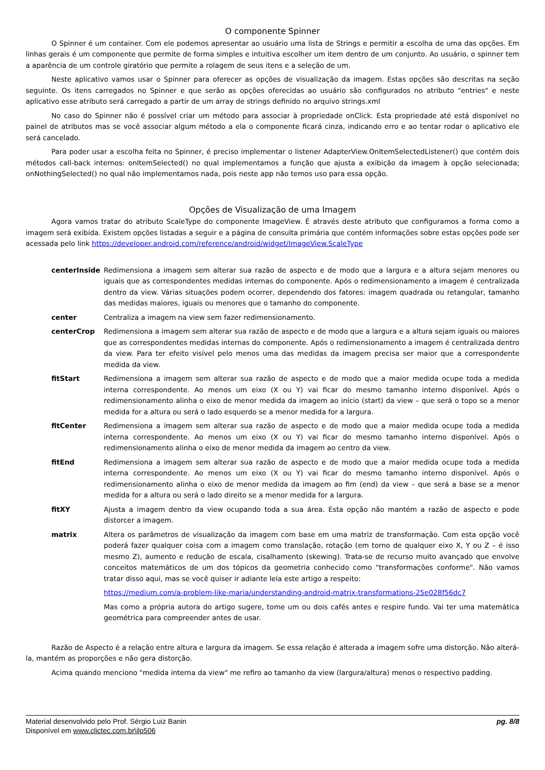O componente Spinner
O Spinner é um container. Com ele podemos apresentar ao usuário uma lista de Strings e permitir a escolha de uma das opções. Em linhas gerais é um componente que permite de forma simples e intuitiva escolher um item dentro de um conjunto. Ao usuário, o spinner tem a aparência de um controle giratório que permite a rolagem de seus itens e a seleção de um.
Neste aplicativo vamos usar o Spinner para oferecer as opções de visualização da imagem. Estas opções são descritas na seção seguinte. Os itens carregados no Spinner e que serão as opções oferecidas ao usuário são configurados no atributo "entries" e neste aplicativo esse atributo será carregado a partir de um array de strings definido no arquivo strings.xml
No caso do Spinner não é possível criar um método para associar à propriedade onClick. Esta propriedade até está disponível no painel de atributos mas se você associar algum método a ela o componente ficará cinza, indicando erro e ao tentar rodar o aplicativo ele será cancelado.
Para poder usar a escolha feita no Spinner, é preciso implementar o listener AdapterView.OnItemSelectedListener() que contém dois métodos call-back internos: onItemSelected() no qual implementamos a função que ajusta a exibição da imagem à opção selecionada; onNothingSelected() no qual não implementamos nada, pois neste app não temos uso para essa opção.
Opções de Visualização de uma Imagem
Agora vamos tratar do atributo ScaleType do componente ImageView. É através deste atributo que configuramos a forma como a imagem será exibida. Existem opções listadas a seguir e a página de consulta primária que contém informações sobre estas opções pode ser acessada pelo link https://developer.android.com/reference/android/widget/ImageView.ScaleType
centerInside Redimensiona a imagem sem alterar sua razão de aspecto e de modo que a largura e a altura sejam menores ou iguais que as correspondentes medidas internas do componente. Após o redimensionamento a imagem é centralizada dentro da view. Várias situações podem ocorrer, dependendo dos fatores: imagem quadrada ou retangular, tamanho das medidas maiores, iguais ou menores que o tamanho do componente.
center Centraliza a imagem na view sem fazer redimensionamento.
centerCrop Redimensiona a imagem sem alterar sua razão de aspecto e de modo que a largura e a altura sejam iguais ou maiores que as correspondentes medidas internas do componente. Após o redimensionamento a imagem é centralizada dentro da view. Para ter efeito visível pelo menos uma das medidas da imagem precisa ser maior que a correspondente medida da view.
fitStart Redimensiona a imagem sem alterar sua razão de aspecto e de modo que a maior medida ocupe toda a medida interna correspondente. Ao menos um eixo (X ou Y) vai ficar do mesmo tamanho interno disponível. Após o redimensionamento alinha o eixo de menor medida da imagem ao início (start) da view – que será o topo se a menor medida for a altura ou será o lado esquerdo se a menor medida for a largura.
fitCenter Redimensiona a imagem sem alterar sua razão de aspecto e de modo que a maior medida ocupe toda a medida interna correspondente. Ao menos um eixo (X ou Y) vai ficar do mesmo tamanho interno disponível. Após o redimensionamento alinha o eixo de menor medida da imagem ao centro da view.
fitEnd Redimensiona a imagem sem alterar sua razão de aspecto e de modo que a maior medida ocupe toda a medida interna correspondente. Ao menos um eixo (X ou Y) vai ficar do mesmo tamanho interno disponível. Após o redimensionamento alinha o eixo de menor medida da imagem ao fim (end) da view – que será a base se a menor medida for a altura ou será o lado direito se a menor medida for a largura.
fitXY Ajusta a imagem dentro da view ocupando toda a sua área. Esta opção não mantém a razão de aspecto e pode distorcer a imagem.
matrix Altera os parâmetros de visualização da imagem com base em uma matriz de transformação. Com esta opção você poderá fazer qualquer coisa com a imagem como translação, rotação (em torno de qualquer eixo X, Y ou Z – é isso mesmo Z), aumento e redução de escala, cisalhamento (skewing). Trata-se de recurso muito avançado que envolve conceitos matemáticos de um dos tópicos da geometria conhecido como "transformações conforme". Não vamos tratar disso aqui, mas se você quiser ir adiante leia este artigo a respeito:
https://medium.com/a-problem-like-maria/understanding-android-matrix-transformations-25e028f56dc7
Mas como a própria autora do artigo sugere, tome um ou dois cafés antes e respire fundo. Vai ter uma matemática geométrica para compreender antes de usar.
Razão de Aspecto é a relação entre altura e largura da imagem. Se essa relação é alterada a imagem sofre uma distorção. Não alterá-la, mantém as proporções e não gera distorção.
Acima quando menciono "medida interna da view" me refiro ao tamanho da view (largura/altura) menos o respectivo padding.
Material desenvolvido pelo Prof. Sérgio Luiz Banin
Disponível em www.clictec.com.br\ilp506
pg. 8/8